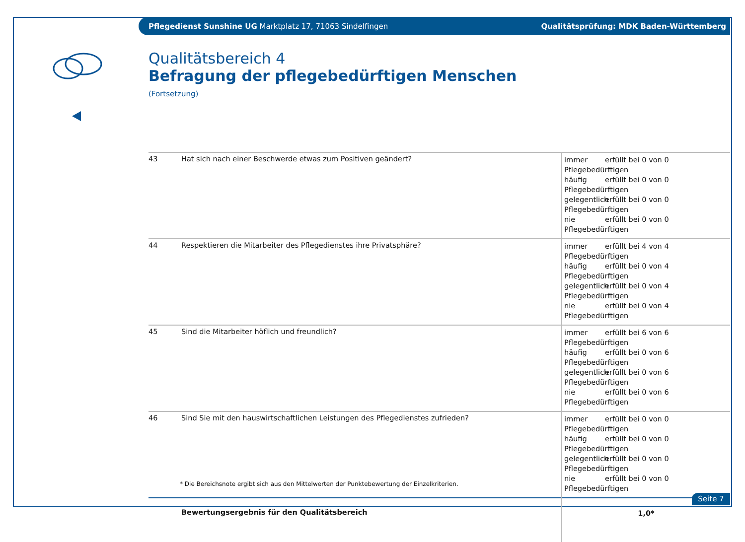Pflegedienst Sunshine UG Marktplatz 17, 71063 Sindelfingen
Qualitätsprüfung: MDK Baden-Württemberg
Qualitätsbereich 4
Befragung der pflegebedürftigen Menschen
(Fortsetzung)
| 43 | Hat sich nach einer Beschwerde etwas zum Positiven geändert? | immer erfüllt bei 0 von 0 Pflegebedürftigen häufig erfüllt bei 0 von 0 Pflegebedürftigen gelegentlich erfüllt bei 0 von 0 Pflegebedürftigen nie erfüllt bei 0 von 0 Pflegebedürftigen |
| 44 | Respektieren die Mitarbeiter des Pflegedienstes ihre Privatsphäre? | immer erfüllt bei 4 von 4 Pflegebedürftigen häufig erfüllt bei 0 von 4 Pflegebedürftigen gelegentlich erfüllt bei 0 von 4 Pflegebedürftigen nie erfüllt bei 0 von 4 Pflegebedürftigen |
| 45 | Sind die Mitarbeiter höflich und freundlich? | immer erfüllt bei 6 von 6 Pflegebedürftigen häufig erfüllt bei 0 von 6 Pflegebedürftigen gelegentlich erfüllt bei 0 von 6 Pflegebedürftigen nie erfüllt bei 0 von 6 Pflegebedürftigen |
| 46 | Sind Sie mit den hauswirtschaftlichen Leistungen des Pflegedienstes zufrieden? | immer erfüllt bei 0 von 0 Pflegebedürftigen häufig erfüllt bei 0 von 0 Pflegebedürftigen gelegentlich erfüllt bei 0 von 0 Pflegebedürftigen nie erfüllt bei 0 von 0 Pflegebedürftigen |
| | Bewertungsergebnis für den Qualitätsbereich | 1,0* |
* Die Bereichsnote ergibt sich aus den Mittelwerten der Punktebewertung der Einzelkriterien.
Seite 7